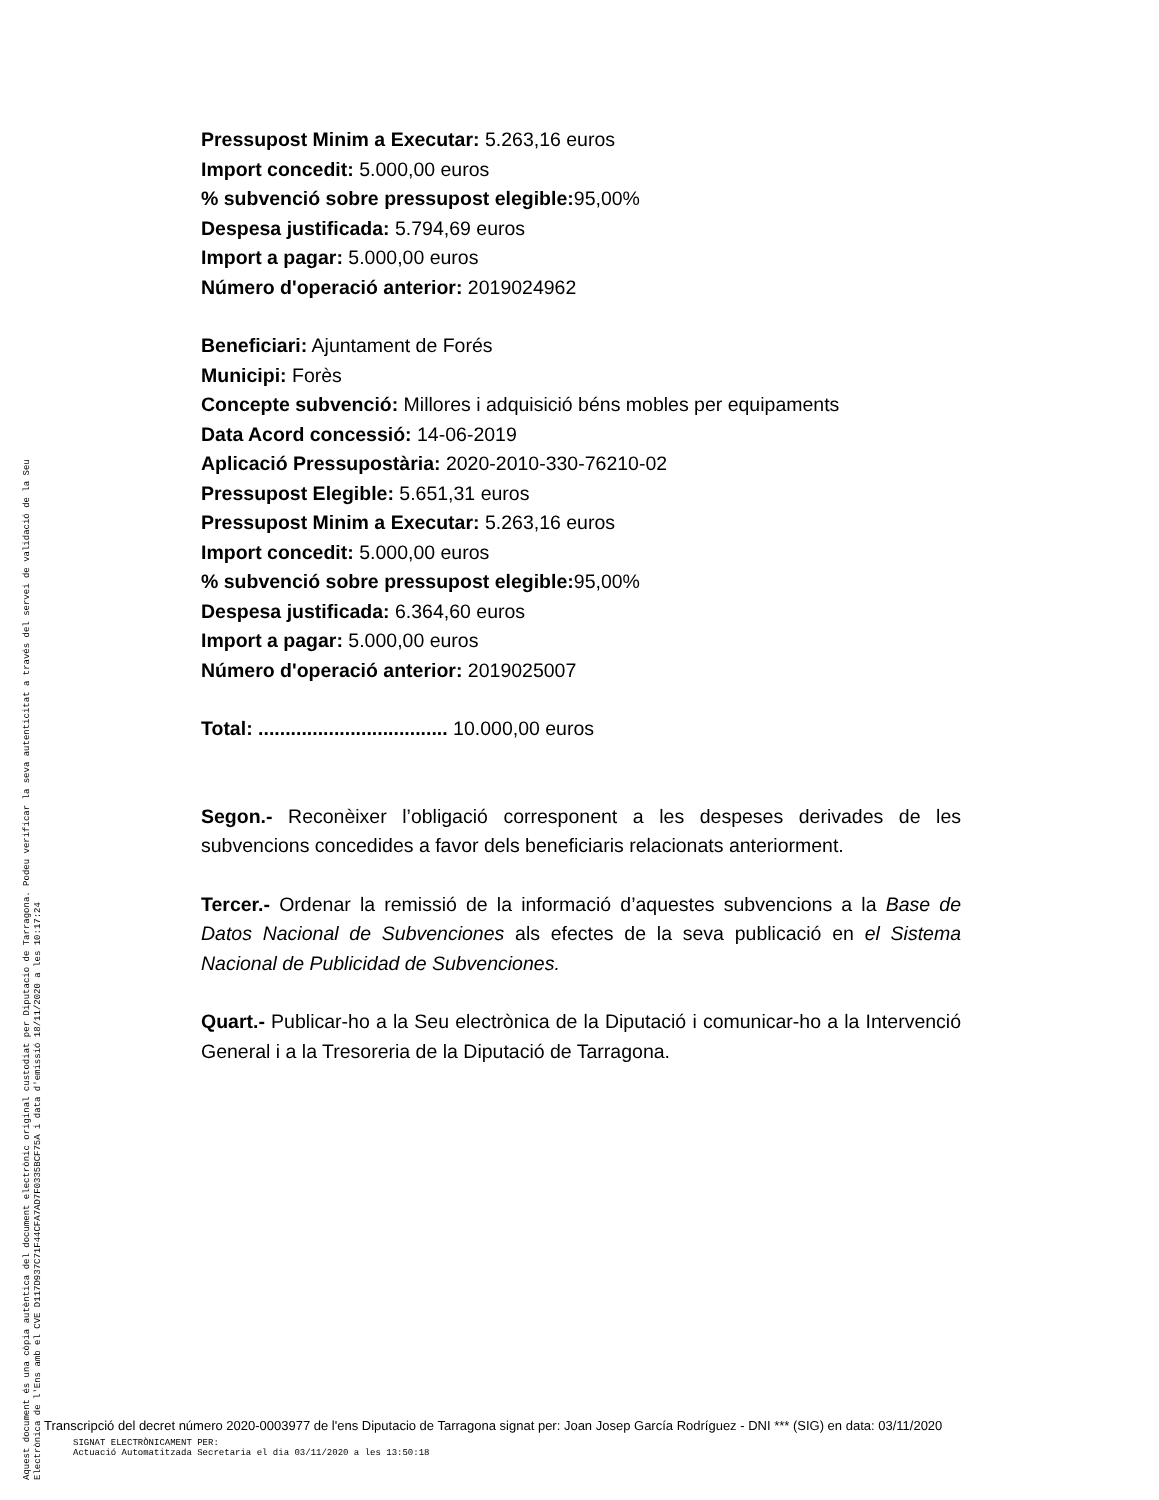Pressupost Minim a Executar: 5.263,16 euros
Import concedit: 5.000,00 euros
% subvenció sobre pressupost elegible: 95,00%
Despesa justificada: 5.794,69 euros
Import a pagar: 5.000,00 euros
Número d'operació anterior: 2019024962
Beneficiari: Ajuntament de Forés
Municipi: Forès
Concepte subvenció: Millores i adquisició béns mobles per equipaments
Data Acord concessió: 14-06-2019
Aplicació Pressupostària: 2020-2010-330-76210-02
Pressupost Elegible: 5.651,31 euros
Pressupost Minim a Executar: 5.263,16 euros
Import concedit: 5.000,00 euros
% subvenció sobre pressupost elegible: 95,00%
Despesa justificada: 6.364,60 euros
Import a pagar: 5.000,00 euros
Número d'operació anterior: 2019025007
Total: ................................... 10.000,00 euros
Segon.- Reconèixer l’obligació corresponent a les despeses derivades de les subvencions concedides a favor dels beneficiaris relacionats anteriorment.
Tercer.- Ordenar la remissió de la informació d’aquestes subvencions a la Base de Datos Nacional de Subvenciones als efectes de la seva publicació en el Sistema Nacional de Publicidad de Subvenciones.
Quart.- Publicar-ho a la Seu electrònica de la Diputació i comunicar-ho a la Intervenció General i a la Tresoreria de la Diputació de Tarragona.
Aquest document és una còpia autèntica del document electrònic original custodiat per Diputacio de Tarragona. Podeu verificar la seva autenticitat a través del servei de validació de la Seu Electrònica de l'Ens amb el CVE D117D937C71F44CFA7AD7F0335BCF75A i data d'emissió 18/11/2020 a les 10:17:24
Transcripció del decret número 2020-0003977 de l'ens Diputacio de Tarragona signat per: Joan Josep García Rodríguez - DNI *** (SIG) en data: 03/11/2020
SIGNAT ELECTRÒNICAMENT PER:
Actuació Automatitzada Secretaria el dia 03/11/2020 a les 13:50:18